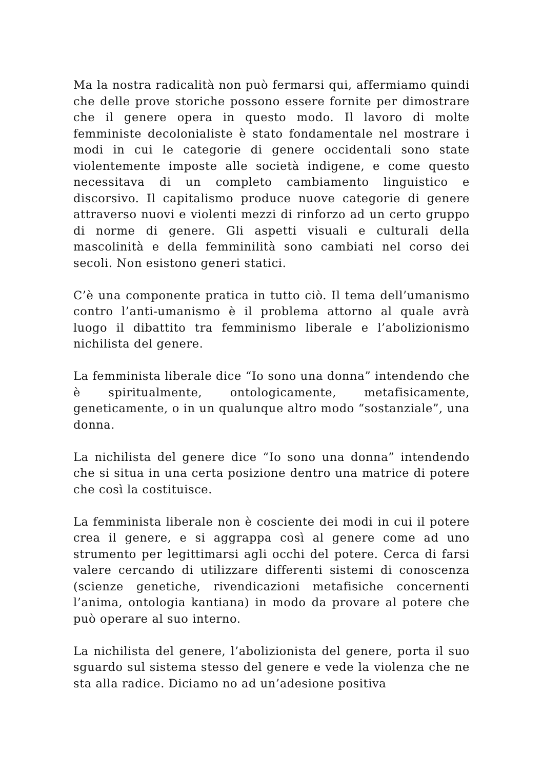Ma la nostra radicalità non può fermarsi qui, affermiamo quindi che delle prove storiche possono essere fornite per dimostrare che il genere opera in questo modo. Il lavoro di molte femministe decolonialiste è stato fondamentale nel mostrare i modi in cui le categorie di genere occidentali sono state violentemente imposte alle società indigene, e come questo necessitava di un completo cambiamento linguistico e discorsivo. Il capitalismo produce nuove categorie di genere attraverso nuovi e violenti mezzi di rinforzo ad un certo gruppo di norme di genere. Gli aspetti visuali e culturali della mascolinità e della femminilità sono cambiati nel corso dei secoli. Non esistono generi statici.
C’è una componente pratica in tutto ciò. Il tema dell’umanismo contro l’anti-umanismo è il problema attorno al quale avrà luogo il dibattito tra femminismo liberale e l’abolizionismo nichilista del genere.
La femminista liberale dice “Io sono una donna” intendendo che è spiritualmente, ontologicamente, metafisicamente, geneticamente, o in un qualunque altro modo “sostanziale”, una donna.
La nichilista del genere dice “Io sono una donna” intendendo che si situa in una certa posizione dentro una matrice di potere che così la costituisce.
La femminista liberale non è cosciente dei modi in cui il potere crea il genere, e si aggrappa così al genere come ad uno strumento per legittimarsi agli occhi del potere. Cerca di farsi valere cercando di utilizzare differenti sistemi di conoscenza (scienze genetiche, rivendicazioni metafisiche concernenti l’anima, ontologia kantiana) in modo da provare al potere che può operare al suo interno.
La nichilista del genere, l’abolizionista del genere, porta il suo sguardo sul sistema stesso del genere e vede la violenza che ne sta alla radice. Diciamo no ad un’adesione positiva